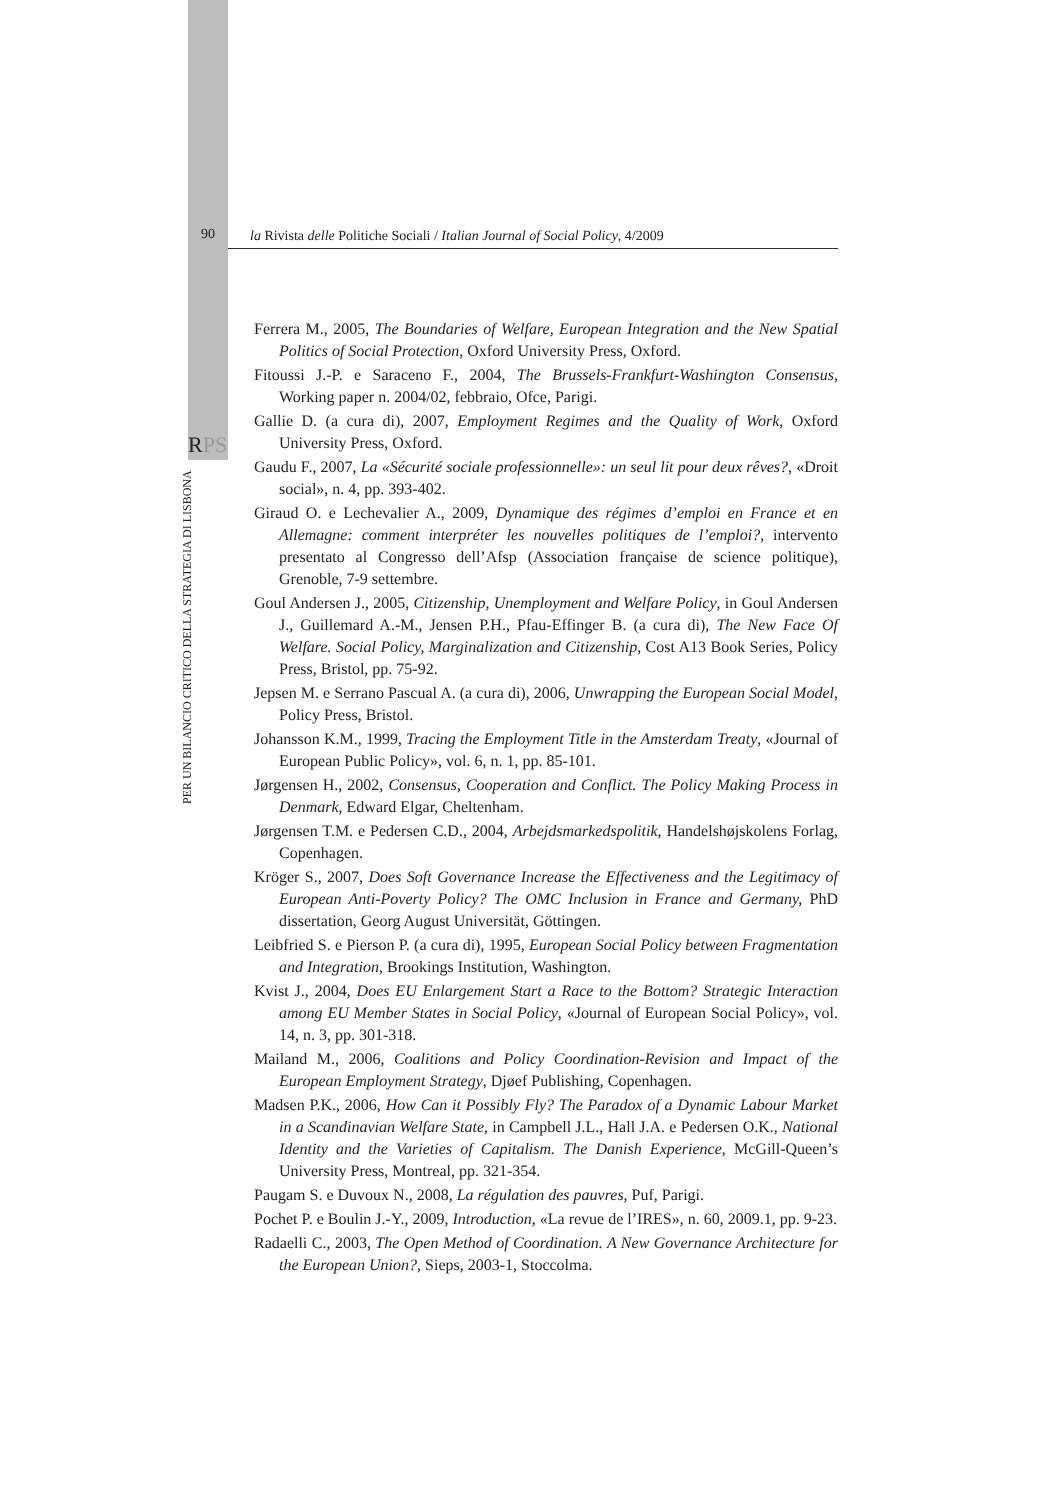90 la Rivista delle Politiche Sociali / Italian Journal of Social Policy, 4/2009
RPS
PER UN BILANCIO CRITICO DELLA STRATEGIA DI LISBONA
Ferrera M., 2005, The Boundaries of Welfare, European Integration and the New Spatial Politics of Social Protection, Oxford University Press, Oxford.
Fitoussi J.-P. e Saraceno F., 2004, The Brussels-Frankfurt-Washington Consensus, Working paper n. 2004/02, febbraio, Ofce, Parigi.
Gallie D. (a cura di), 2007, Employment Regimes and the Quality of Work, Oxford University Press, Oxford.
Gaudu F., 2007, La «Sécurité sociale professionnelle»: un seul lit pour deux rêves?, «Droit social», n. 4, pp. 393-402.
Giraud O. e Lechevalier A., 2009, Dynamique des régimes d’emploi en France et en Allemagne: comment interpréter les nouvelles politiques de l’emploi?, intervento presentato al Congresso dell’Afsp (Association française de science politique), Grenoble, 7-9 settembre.
Goul Andersen J., 2005, Citizenship, Unemployment and Welfare Policy, in Goul Andersen J., Guillemard A.-M., Jensen P.H., Pfau-Effinger B. (a cura di), The New Face Of Welfare. Social Policy, Marginalization and Citizenship, Cost A13 Book Series, Policy Press, Bristol, pp. 75-92.
Jepsen M. e Serrano Pascual A. (a cura di), 2006, Unwrapping the European Social Model, Policy Press, Bristol.
Johansson K.M., 1999, Tracing the Employment Title in the Amsterdam Treaty, «Journal of European Public Policy», vol. 6, n. 1, pp. 85-101.
Jørgensen H., 2002, Consensus, Cooperation and Conflict. The Policy Making Process in Denmark, Edward Elgar, Cheltenham.
Jørgensen T.M. e Pedersen C.D., 2004, Arbejdsmarkedspolitik, Handelshøjskolens Forlag, Copenhagen.
Kröger S., 2007, Does Soft Governance Increase the Effectiveness and the Legitimacy of European Anti-Poverty Policy? The OMC Inclusion in France and Germany, PhD dissertation, Georg August Universität, Göttingen.
Leibfried S. e Pierson P. (a cura di), 1995, European Social Policy between Fragmentation and Integration, Brookings Institution, Washington.
Kvist J., 2004, Does EU Enlargement Start a Race to the Bottom? Strategic Interaction among EU Member States in Social Policy, «Journal of European Social Policy», vol. 14, n. 3, pp. 301-318.
Mailand M., 2006, Coalitions and Policy Coordination-Revision and Impact of the European Employment Strategy, Djøef Publishing, Copenhagen.
Madsen P.K., 2006, How Can it Possibly Fly? The Paradox of a Dynamic Labour Market in a Scandinavian Welfare State, in Campbell J.L., Hall J.A. e Pedersen O.K., National Identity and the Varieties of Capitalism. The Danish Experience, McGill-Queen’s University Press, Montreal, pp. 321-354.
Paugam S. e Duvoux N., 2008, La régulation des pauvres, Puf, Parigi.
Pochet P. e Boulin J.-Y., 2009, Introduction, «La revue de l’IRES», n. 60, 2009.1, pp. 9-23.
Radaelli C., 2003, The Open Method of Coordination. A New Governance Architecture for the European Union?, Sieps, 2003-1, Stoccolma.